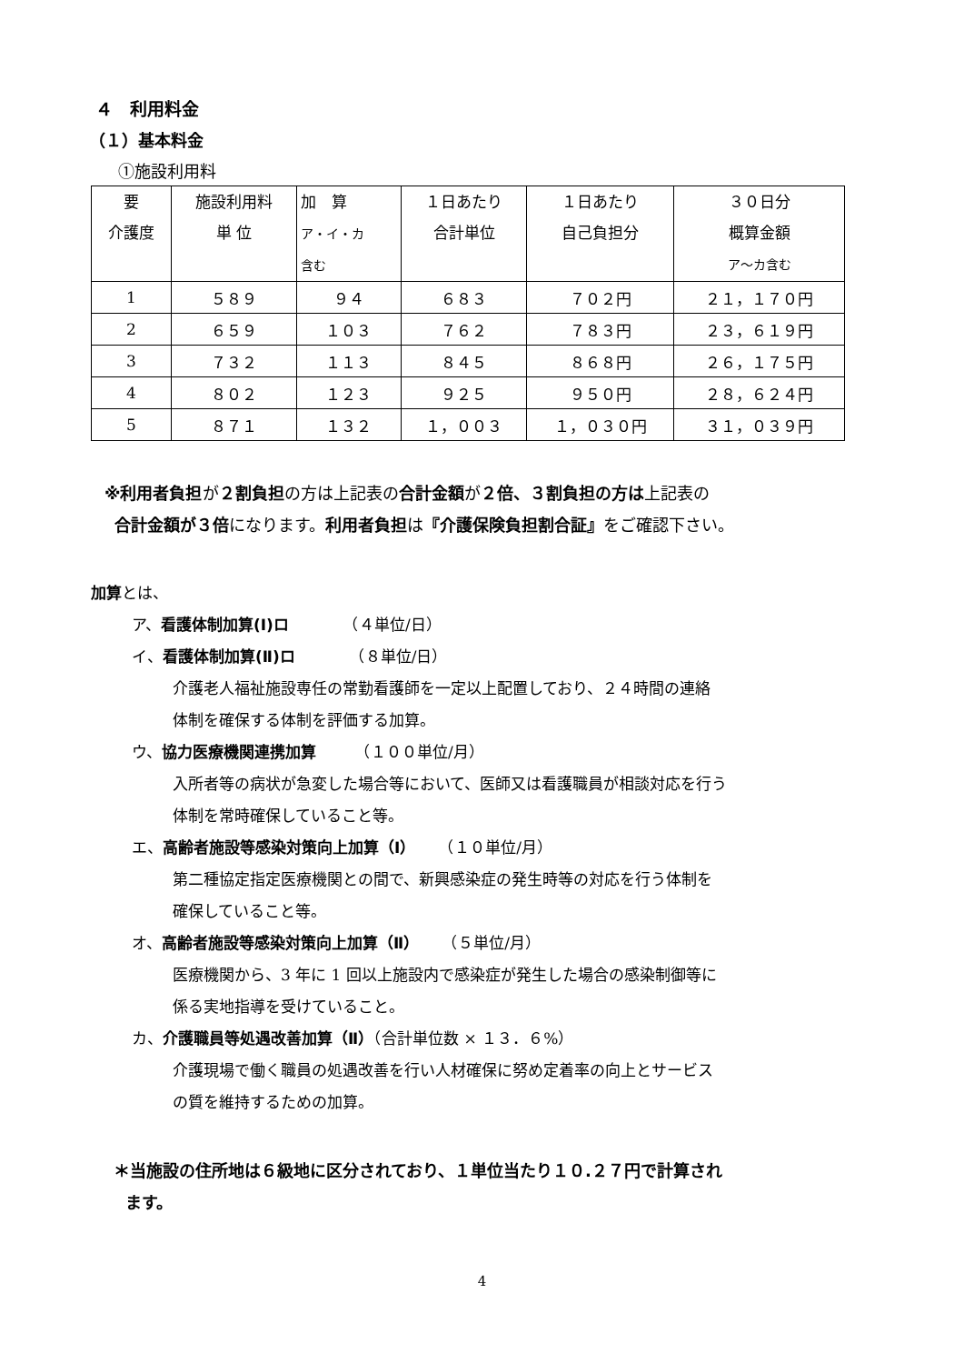４　利用料金
（１）基本料金
①施設利用料
| 要 介護度 | 施設利用料 単 位 | 加 算 ア・イ・カ 含む | １日あたり 合計単位 | １日あたり 自己負担分 | ３０日分 概算金額 ア～カ含む |
| --- | --- | --- | --- | --- | --- |
| 1 | ５８９ | ９４ | ６８３ | ７０２円 | ２１，１７０円 |
| 2 | ６５９ | １０３ | ７６２ | ７８３円 | ２３，６１９円 |
| 3 | ７３２ | １１３ | ８４５ | ８６８円 | ２６，１７５円 |
| 4 | ８０２ | １２３ | ９２５ | ９５０円 | ２８，６２４円 |
| 5 | ８７１ | １３２ | １，００３ | １，０３０円 | ３１，０３９円 |
※利用者負担が２割負担の方は上記表の合計金額が２倍、３割負担の方は上記表の
合計金額が３倍になります。利用者負担は『介護保険負担割合証』をご確認下さい。
加算とは、
ア、看護体制加算(Ⅰ)ロ　　　　（４単位/日）
イ、看護体制加算(Ⅱ)ロ　　　　（８単位/日）
介護老人福祉施設専任の常勤看護師を一定以上配置しており、２４時間の連絡
体制を確保する体制を評価する加算。
ウ、協力医療機関連携加算　　　（１００単位/月）
入所者等の病状が急変した場合等において、医師又は看護職員が相談対応を行う
体制を常時確保していること等。
エ、高齢者施設等感染対策向上加算（Ⅰ）　　（１０単位/月）
第二種協定指定医療機関との間で、新興感染症の発生時等の対応を行う体制を
確保していること等。
オ、高齢者施設等感染対策向上加算（Ⅱ）　　（５単位/月）
医療機関から、3 年に 1 回以上施設内で感染症が発生した場合の感染制御等に
係る実地指導を受けていること。
カ、介護職員等処遇改善加算（Ⅱ）（合計単位数 × １３．６%）
介護現場で働く職員の処遇改善を行い人材確保に努め定着率の向上とサービス
の質を維持するための加算。
＊当施設の住所地は６級地に区分されており、１単位当たり１０.２７円で計算され
ます。
4